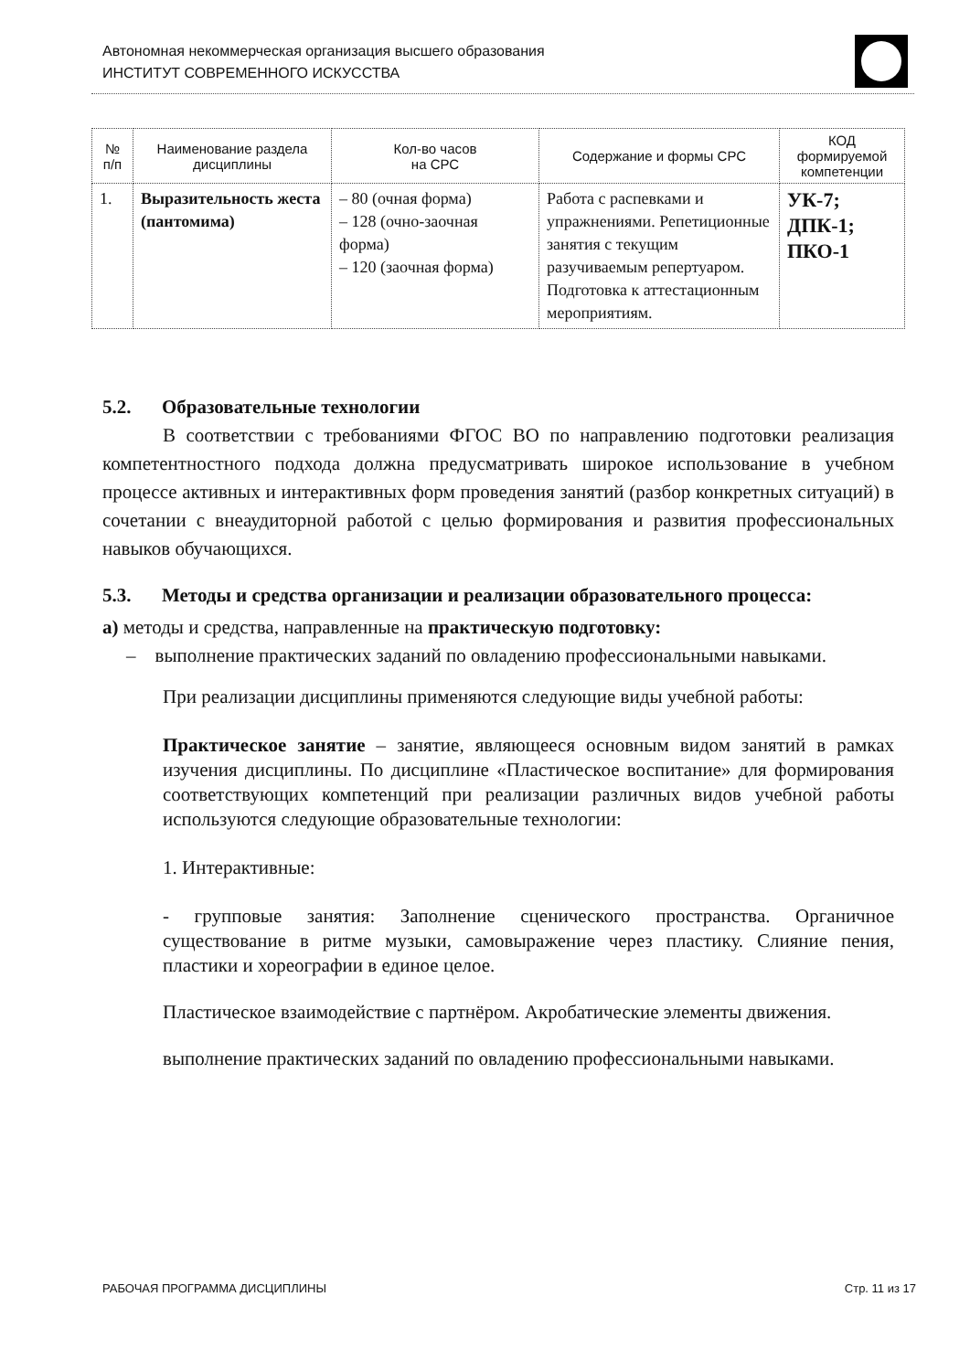Автономная некоммерческая организация высшего образования
ИНСТИТУТ СОВРЕМЕННОГО ИСКУССТВА
| № п/п | Наименование раздела дисциплины | Кол-во часов на СРС | Содержание и формы СРС | КОД формируемой компетенции |
| --- | --- | --- | --- | --- |
| 1. | Выразительность жеста (пантомима) | – 80 (очная форма) – 128 (очно-заочная форма) – 120 (заочная форма) | Работа с распевками и упражнениями. Репетиционные занятия с текущим разучиваемым репертуаром. Подготовка к аттестационным мероприятиям. | УК-7; ДПК-1; ПКО-1 |
5.2. Образовательные технологии
В соответствии с требованиями ФГОС ВО по направлению подготовки реализация компетентностного подхода должна предусматривать широкое использование в учебном процессе активных и интерактивных форм проведения занятий (разбор конкретных ситуаций) в сочетании с внеаудиторной работой с целью формирования и развития профессиональных навыков обучающихся.
5.3. Методы и средства организации и реализации образовательного процесса:
а) методы и средства, направленные на практическую подготовку:
– выполнение практических заданий по овладению профессиональными навыками.
При реализации дисциплины применяются следующие виды учебной работы:
Практическое занятие – занятие, являющееся основным видом занятий в рамках изучения дисциплины. По дисциплине «Пластическое воспитание» для формирования соответствующих компетенций при реализации различных видов учебной работы используются следующие образовательные технологии:
1. Интерактивные:
- групповые занятия: Заполнение сценического пространства. Органичное существование в ритме музыки, самовыражение через пластику. Слияние пения, пластики и хореографии в единое целое.
Пластическое взаимодействие с партнёром. Акробатические элементы движения.
выполнение практических заданий по овладению профессиональными навыками.
РАБОЧАЯ ПРОГРАММА ДИСЦИПЛИНЫ Стр. 11 из 17